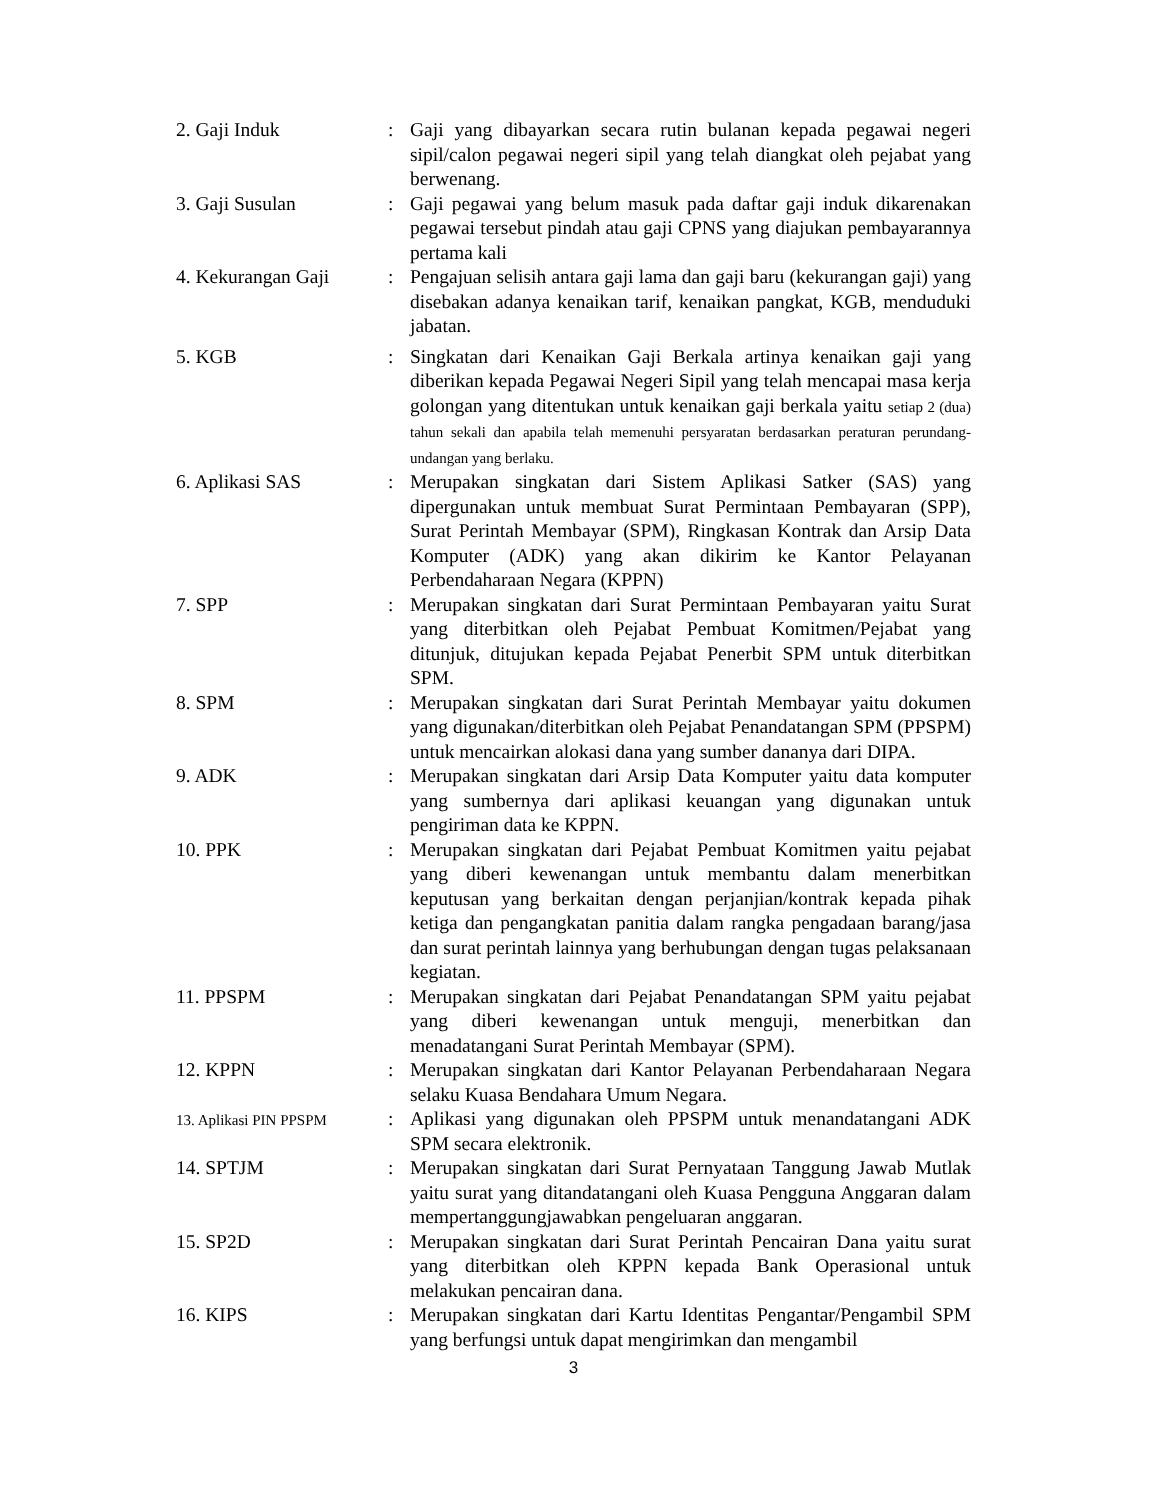2. Gaji Induk : Gaji yang dibayarkan secara rutin bulanan kepada pegawai negeri sipil/calon pegawai negeri sipil yang telah diangkat oleh pejabat yang berwenang.
3. Gaji Susulan : Gaji pegawai yang belum masuk pada daftar gaji induk dikarenakan pegawai tersebut pindah atau gaji CPNS yang diajukan pembayarannya pertama kali
4. Kekurangan Gaji : Pengajuan selisih antara gaji lama dan gaji baru (kekurangan gaji) yang disebakan adanya kenaikan tarif, kenaikan pangkat, KGB, menduduki jabatan.
5. KGB : Singkatan dari Kenaikan Gaji Berkala artinya kenaikan gaji yang diberikan kepada Pegawai Negeri Sipil yang telah mencapai masa kerja golongan yang ditentukan untuk kenaikan gaji berkala yaitu setiap 2 (dua) tahun sekali dan apabila telah memenuhi persyaratan berdasarkan peraturan perundang-undangan yang berlaku.
6. Aplikasi SAS : Merupakan singkatan dari Sistem Aplikasi Satker (SAS) yang dipergunakan untuk membuat Surat Permintaan Pembayaran (SPP), Surat Perintah Membayar (SPM), Ringkasan Kontrak dan Arsip Data Komputer (ADK) yang akan dikirim ke Kantor Pelayanan Perbendaharaan Negara (KPPN)
7. SPP : Merupakan singkatan dari Surat Permintaan Pembayaran yaitu Surat yang diterbitkan oleh Pejabat Pembuat Komitmen/Pejabat yang ditunjuk, ditujukan kepada Pejabat Penerbit SPM untuk diterbitkan SPM.
8. SPM : Merupakan singkatan dari Surat Perintah Membayar yaitu dokumen yang digunakan/diterbitkan oleh Pejabat Penandatangan SPM (PPSPM) untuk mencairkan alokasi dana yang sumber dananya dari DIPA.
9. ADK : Merupakan singkatan dari Arsip Data Komputer yaitu data komputer yang sumbernya dari aplikasi keuangan yang digunakan untuk pengiriman data ke KPPN.
10. PPK : Merupakan singkatan dari Pejabat Pembuat Komitmen yaitu pejabat yang diberi kewenangan untuk membantu dalam menerbitkan keputusan yang berkaitan dengan perjanjian/kontrak kepada pihak ketiga dan pengangkatan panitia dalam rangka pengadaan barang/jasa dan surat perintah lainnya yang berhubungan dengan tugas pelaksanaan kegiatan.
11. PPSPM : Merupakan singkatan dari Pejabat Penandatangan SPM yaitu pejabat yang diberi kewenangan untuk menguji, menerbitkan dan menadatangani Surat Perintah Membayar (SPM).
12. KPPN : Merupakan singkatan dari Kantor Pelayanan Perbendaharaan Negara selaku Kuasa Bendahara Umum Negara.
13. Aplikasi PIN PPSPM
: Aplikasi yang digunakan oleh PPSPM untuk menandatangani ADK SPM secara elektronik.
14. SPTJM : Merupakan singkatan dari Surat Pernyataan Tanggung Jawab Mutlak yaitu surat yang ditandatangani oleh Kuasa Pengguna Anggaran dalam mempertanggungjawabkan pengeluaran anggaran.
15. SP2D : Merupakan singkatan dari Surat Perintah Pencairan Dana yaitu surat yang diterbitkan oleh KPPN kepada Bank Operasional untuk melakukan pencairan dana.
16. KIPS : Merupakan singkatan dari Kartu Identitas Pengantar/Pengambil SPM yang berfungsi untuk dapat mengirimkan dan mengambil
3